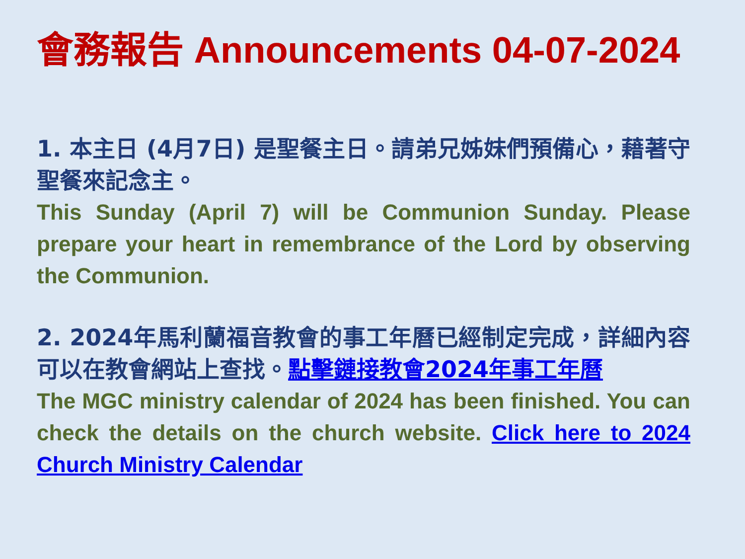會務報告 Announcements 04-07-2024
1. 本主日 (4月7日) 是聖餐主日。請弟兄姊妹們預備心，藉著守聖餐來記念主。
This Sunday (April 7) will be Communion Sunday. Please prepare your heart in remembrance of the Lord by observing the Communion.
2. 2024年馬利蘭福音教會的事工年曆已經制定完成，詳細內容可以在教會網站上查找。點擊鏈接教會2024年事工年曆
The MGC ministry calendar of 2024 has been finished. You can check the details on the church website. Click here to 2024 Church Ministry Calendar